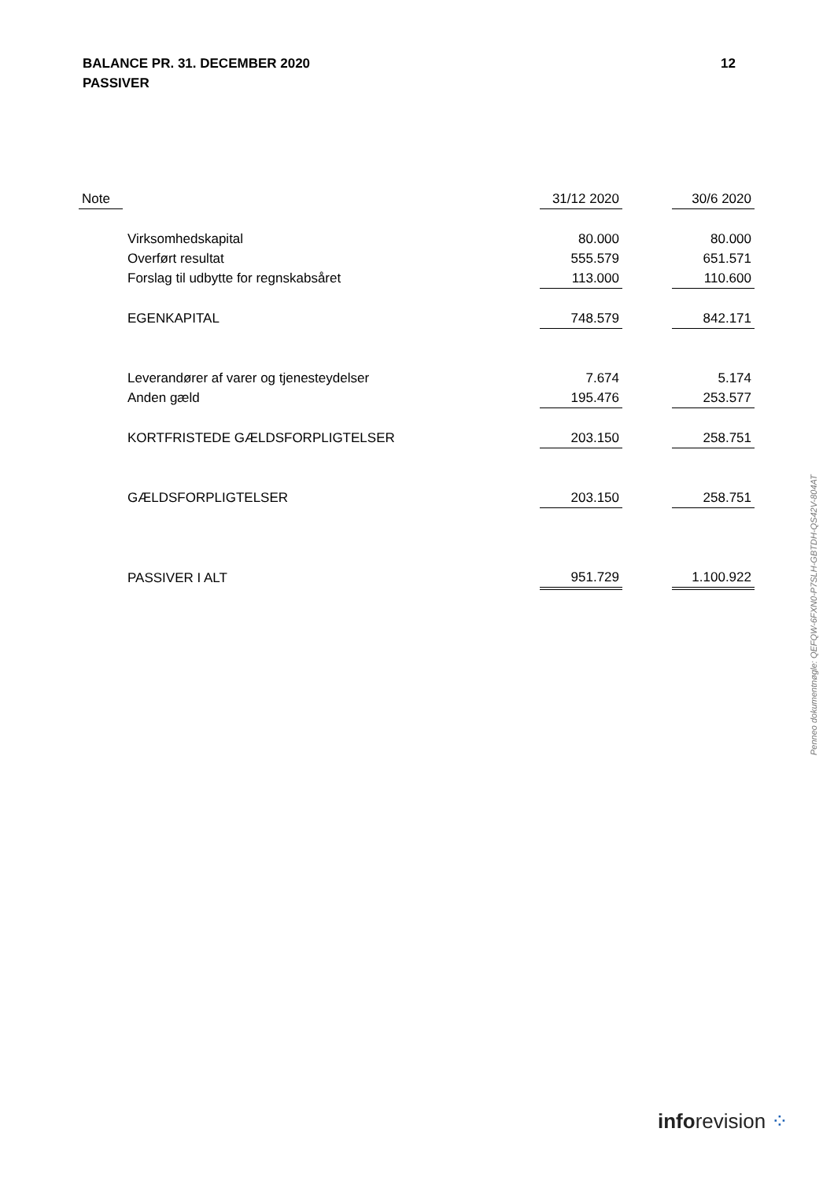BALANCE PR. 31. DECEMBER 2020
PASSIVER
12
| Note | | 31/12 2020 | | 30/6 2020 |
| --- | --- | --- | --- | --- |
| | Virksomhedskapital | 80.000 | | 80.000 |
| | Overført resultat | 555.579 | | 651.571 |
| | Forslag til udbytte for regnskabsåret | 113.000 | | 110.600 |
| | EGENKAPITAL | 748.579 | | 842.171 |
| | Leverandører af varer og tjenesteydelser | 7.674 | | 5.174 |
| | Anden gæld | 195.476 | | 253.577 |
| | KORTFRISTEDE GÆLDSFORPLIGTELSER | 203.150 | | 258.751 |
| | GÆLDSFORPLIGTELSER | 203.150 | | 258.751 |
| | PASSIVER I ALT | 951.729 | | 1.100.922 |
Penneo dokumentnøgle: QEFQW-6FXN0-P7SLH-GBTDH-QS42V-804AT
inforevision ⁘